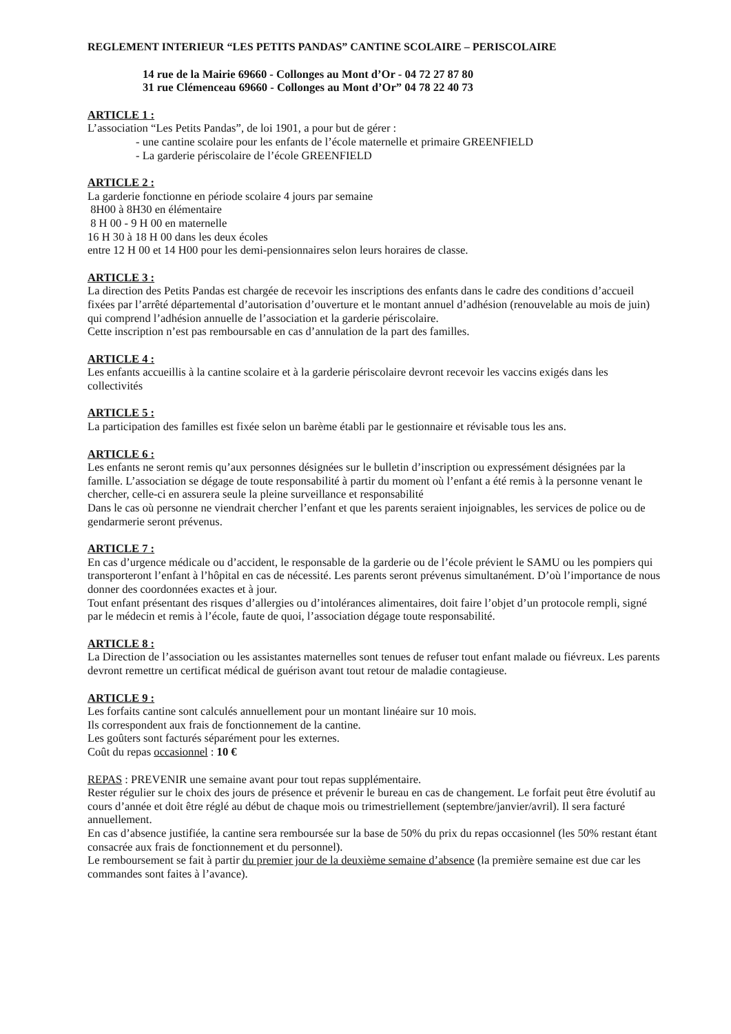REGLEMENT INTERIEUR “LES PETITS PANDAS” CANTINE SCOLAIRE – PERISCOLAIRE
14 rue de la Mairie 69660 - Collonges au Mont d’Or - 04 72 27 87 80
31 rue Clémenceau 69660 - Collonges au Mont d’Or” 04 78 22 40 73
ARTICLE 1 :
L’association “Les Petits Pandas”, de loi 1901, a pour but de gérer :
- une cantine scolaire pour les enfants de l’école maternelle et primaire GREENFIELD
- La garderie périscolaire de l’école GREENFIELD
ARTICLE 2 :
La garderie fonctionne en période scolaire 4 jours par semaine
8H00 à 8H30 en élémentaire
8 H 00 - 9 H 00 en maternelle
16 H 30 à 18 H 00 dans les deux écoles
entre 12 H 00 et 14 H00 pour les demi-pensionnaires selon leurs horaires de classe.
ARTICLE 3 :
La direction des Petits Pandas est chargée de recevoir les inscriptions des enfants dans le cadre des conditions d’accueil fixées par l’arrêté départemental d’autorisation d’ouverture et le montant annuel d’adhésion (renouvelable au mois de juin) qui comprend l’adhésion annuelle de l’association et la garderie périscolaire.
Cette inscription n’est pas remboursable en cas d’annulation de la part des familles.
ARTICLE 4 :
Les enfants accueillis à la cantine scolaire et à la garderie périscolaire devront recevoir les vaccins exigés dans les collectivités
ARTICLE 5 :
La participation des familles est fixée selon un barème établi par le gestionnaire et révisable tous les ans.
ARTICLE 6 :
Les enfants ne seront remis qu’aux personnes désignées sur le bulletin d’inscription ou expressément désignées par la famille. L’association se dégage de toute responsabilité à partir du moment où l’enfant a été remis à la personne venant le chercher, celle-ci en assurera seule la pleine surveillance et responsabilité
Dans le cas où personne ne viendrait chercher l’enfant et que les parents seraient injoignables, les services de police ou de gendarmerie seront prévenus.
ARTICLE 7 :
En cas d’urgence médicale ou d’accident, le responsable de la garderie ou de l’école prévient le SAMU ou les pompiers qui transporteront l’enfant à l’hôpital en cas de nécessité. Les parents seront prévenus simultanément. D’où l’importance de nous donner des coordonnées exactes et à jour.
Tout enfant présentant des risques d’allergies ou d’intolérances alimentaires, doit faire l’objet d’un protocole rempli, signé par le médecin et remis à l’école, faute de quoi, l’association dégage toute responsabilité.
ARTICLE 8 :
La Direction de l’association ou les assistantes maternelles sont tenues de refuser tout enfant malade ou fiévreux. Les parents devront remettre un certificat médical de guérison avant tout retour de maladie contagieuse.
ARTICLE 9 :
Les forfaits cantine sont calculés annuellement pour un montant linéaire sur 10 mois.
Ils correspondent aux frais de fonctionnement de la cantine.
Les goûters sont facturés séparément pour les externes.
Coût du repas occasionnel : 10 €
REPAS : PREVENIR une semaine avant pour tout repas supplémentaire.
Rester régulier sur le choix des jours de présence et prévenir le bureau en cas de changement. Le forfait peut être évolutif au cours d’année et doit être réglé au début de chaque mois ou trimestriellement (septembre/janvier/avril). Il sera facturé annuellement.
En cas d’absence justifiée, la cantine sera remboursée sur la base de 50% du prix du repas occasionnel (les 50% restant étant consacrée aux frais de fonctionnement et du personnel).
Le remboursement se fait à partir du premier jour de la deuxième semaine d’absence (la première semaine est due car les commandes sont faites à l’avance).